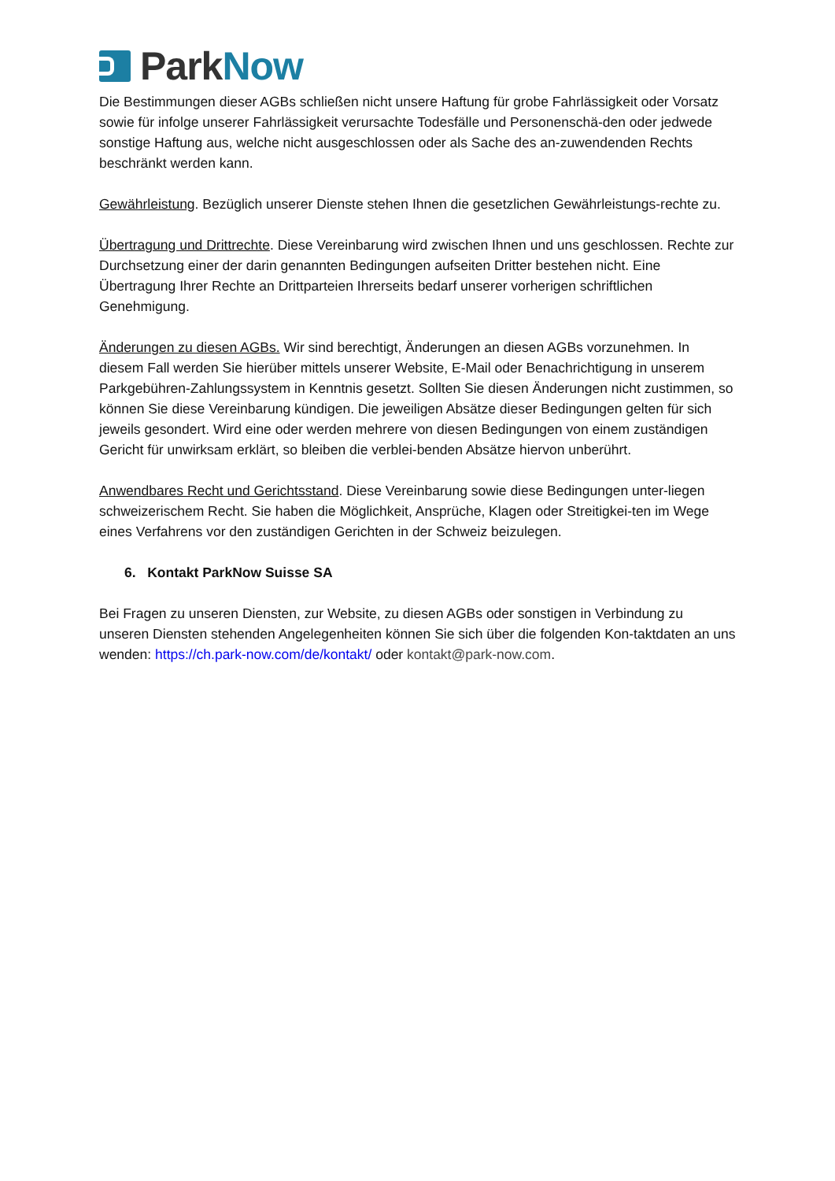ParkNow
Die Bestimmungen dieser AGBs schließen nicht unsere Haftung für grobe Fahrlässigkeit oder Vorsatz sowie für infolge unserer Fahrlässigkeit verursachte Todesfälle und Personenschä-den oder jedwede sonstige Haftung aus, welche nicht ausgeschlossen oder als Sache des an-zuwendenden Rechts beschränkt werden kann.
Gewährleistung. Bezüglich unserer Dienste stehen Ihnen die gesetzlichen Gewährleistungs-rechte zu.
Übertragung und Drittrechte. Diese Vereinbarung wird zwischen Ihnen und uns geschlossen. Rechte zur Durchsetzung einer der darin genannten Bedingungen aufseiten Dritter bestehen nicht. Eine Übertragung Ihrer Rechte an Drittparteien Ihrerseits bedarf unserer vorherigen schriftlichen Genehmigung.
Änderungen zu diesen AGBs. Wir sind berechtigt, Änderungen an diesen AGBs vorzunehmen. In diesem Fall werden Sie hierüber mittels unserer Website, E-Mail oder Benachrichtigung in unserem Parkgebühren-Zahlungssystem in Kenntnis gesetzt. Sollten Sie diesen Änderungen nicht zustimmen, so können Sie diese Vereinbarung kündigen. Die jeweiligen Absätze dieser Bedingungen gelten für sich jeweils gesondert. Wird eine oder werden mehrere von diesen Bedingungen von einem zuständigen Gericht für unwirksam erklärt, so bleiben die verblei-benden Absätze hiervon unberührt.
Anwendbares Recht und Gerichtsstand. Diese Vereinbarung sowie diese Bedingungen unter-liegen schweizerischem Recht. Sie haben die Möglichkeit, Ansprüche, Klagen oder Streitigkei-ten im Wege eines Verfahrens vor den zuständigen Gerichten in der Schweiz beizulegen.
6. Kontakt ParkNow Suisse SA
Bei Fragen zu unseren Diensten, zur Website, zu diesen AGBs oder sonstigen in Verbindung zu unseren Diensten stehenden Angelegenheiten können Sie sich über die folgenden Kon-taktdaten an uns wenden: https://ch.park-now.com/de/kontakt/ oder kontakt@park-now.com.